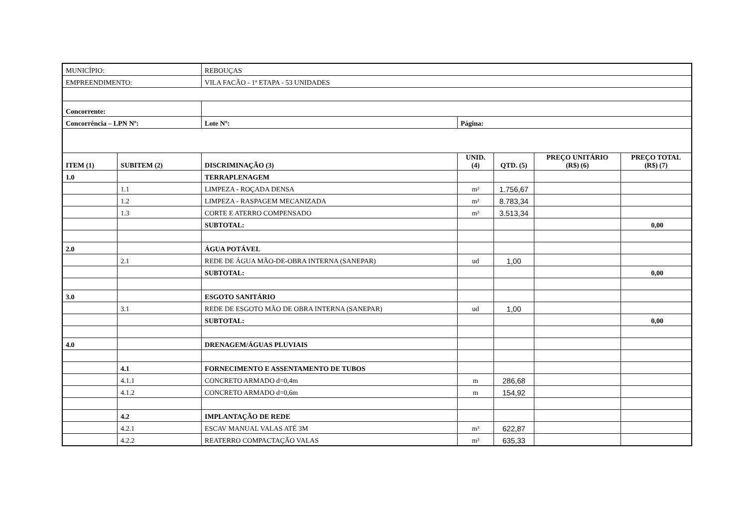| MUNICÍPIO: | | REBOUÇAS | | | | |
| EMPREENDIMENTO: | | VILA FACÃO - 1ª ETAPA - 53 UNIDADES | | | | |
| Concorrente: | | | | | | |
| Concorrência – LPN Nº: | | Lote Nº: | Página: | | | |
| ITEM (1) | SUBITEM (2) | DISCRIMINAÇÃO (3) | UNID. (4) | QTD. (5) | PREÇO UNITÁRIO (R$) (6) | PREÇO TOTAL (R$) (7) |
| 1.0 | | TERRAPLENAGEM | | | | |
| | 1.1 | LIMPEZA - ROÇADA DENSA | m² | 1.756,67 | | |
| | 1.2 | LIMPEZA - RASPAGEM MECANIZADA | m² | 8.783,34 | | |
| | 1.3 | CORTE E ATERRO COMPENSADO | m³ | 3.513,34 | | |
| | | SUBTOTAL: | | | | 0,00 |
| 2.0 | | ÁGUA POTÁVEL | | | | |
| | 2.1 | REDE DE ÁGUA MÃO-DE-OBRA INTERNA (SANEPAR) | ud | 1,00 | | |
| | | SUBTOTAL: | | | | 0,00 |
| 3.0 | | ESGOTO SANITÁRIO | | | | |
| | 3.1 | REDE DE ESGOTO MÃO DE OBRA INTERNA (SANEPAR) | ud | 1,00 | | |
| | | SUBTOTAL: | | | | 0,00 |
| 4.0 | | DRENAGEM/ÁGUAS PLUVIAIS | | | | |
| | 4.1 | FORNECIMENTO E ASSENTAMENTO DE TUBOS | | | | |
| | 4.1.1 | CONCRETO ARMADO d=0,4m | m | 286,68 | | |
| | 4.1.2 | CONCRETO ARMADO d=0,6m | m | 154,92 | | |
| | 4.2 | IMPLANTAÇÃO DE REDE | | | | |
| | 4.2.1 | ESCAV MANUAL VALAS ATÉ 3M | m³ | 622,87 | | |
| | 4.2.2 | REATERRO COMPACTAÇÃO VALAS | m³ | 635,33 | | |